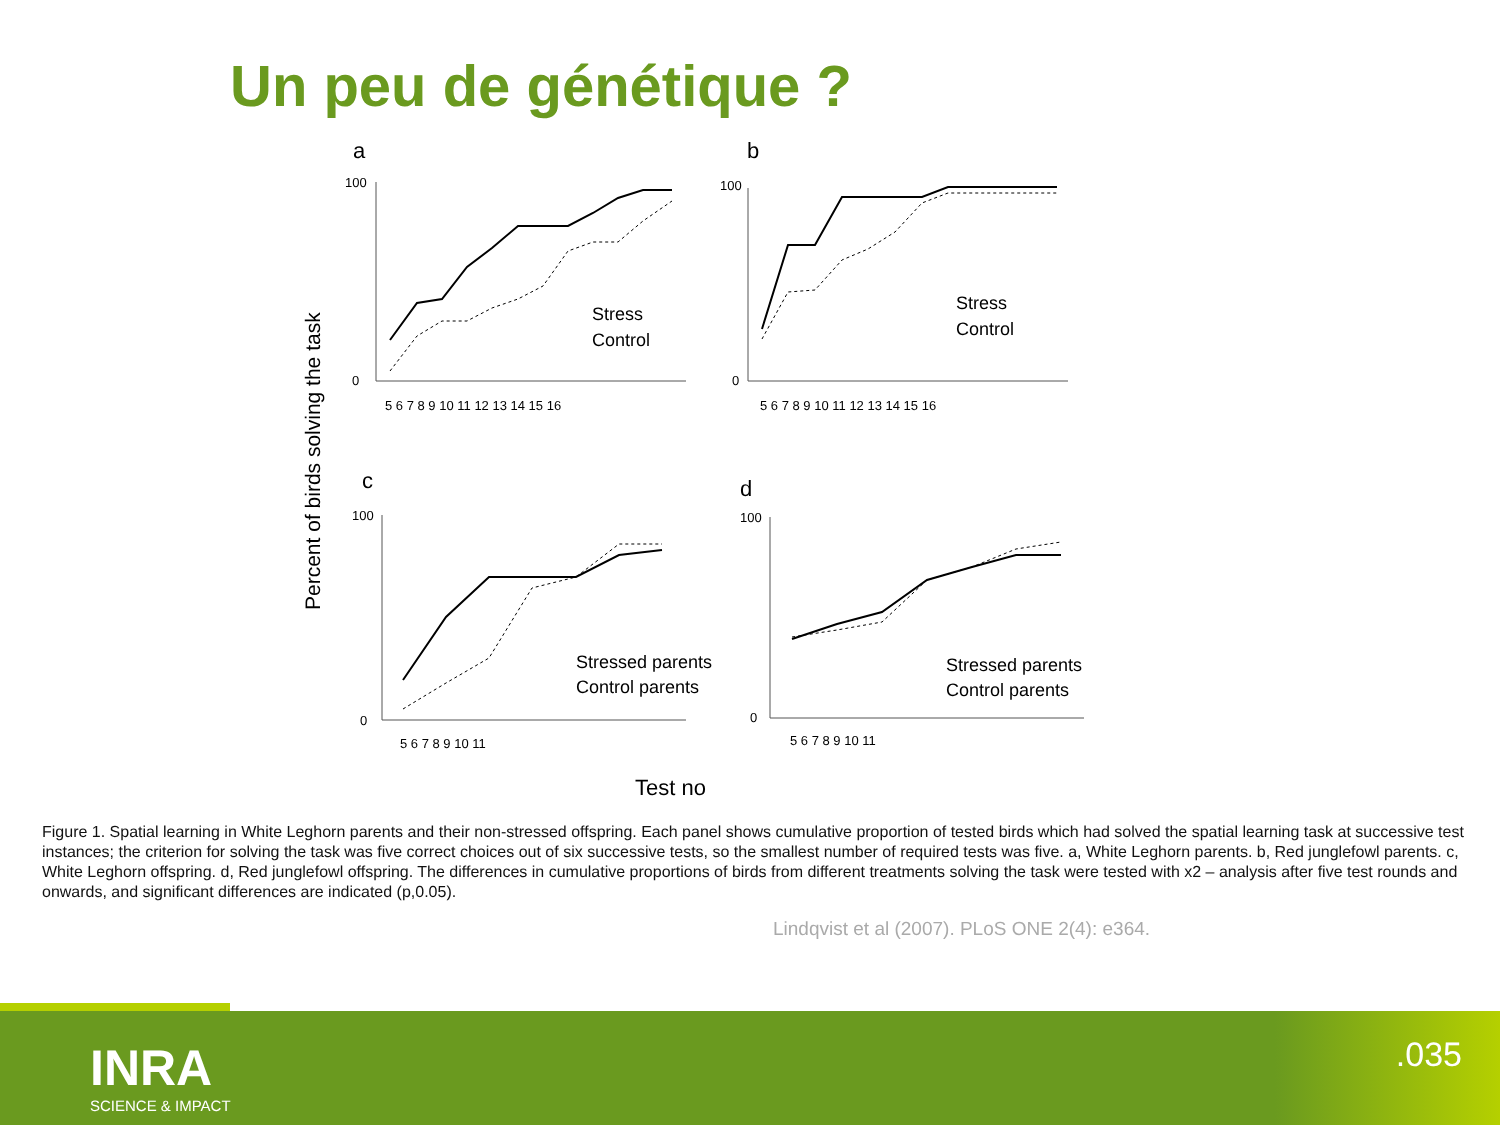Un peu de génétique ?
Percent of birds solving the task
a
b
c
d
100
0
100
0
100
0
100
0
5 6 7 8 9 10 11 12 13 14 15 16
5 6 7 8 9 10 11 12 13 14 15 16
5 6 7 8 9 10 11
5 6 7 8 9 10 11
Stress
Control
Stress
Control
Stressed parents
Control parents
Stressed parents
Control parents
Test no
Figure 1. Spatial learning in White Leghorn parents and their non-stressed offspring. Each panel shows cumulative proportion of tested birds which had solved the spatial learning task at successive test instances; the criterion for solving the task was five correct choices out of six successive tests, so the smallest number of required tests was five. a, White Leghorn parents. b, Red junglefowl parents. c, White Leghorn offspring. d, Red junglefowl offspring. The differences in cumulative proportions of birds from different treatments solving the task were tested with x2 – analysis after five test rounds and onwards, and significant differences are indicated (p,0.05).
Lindqvist et al (2007). PLoS ONE 2(4): e364.
INRA
SCIENCE & IMPACT
.035